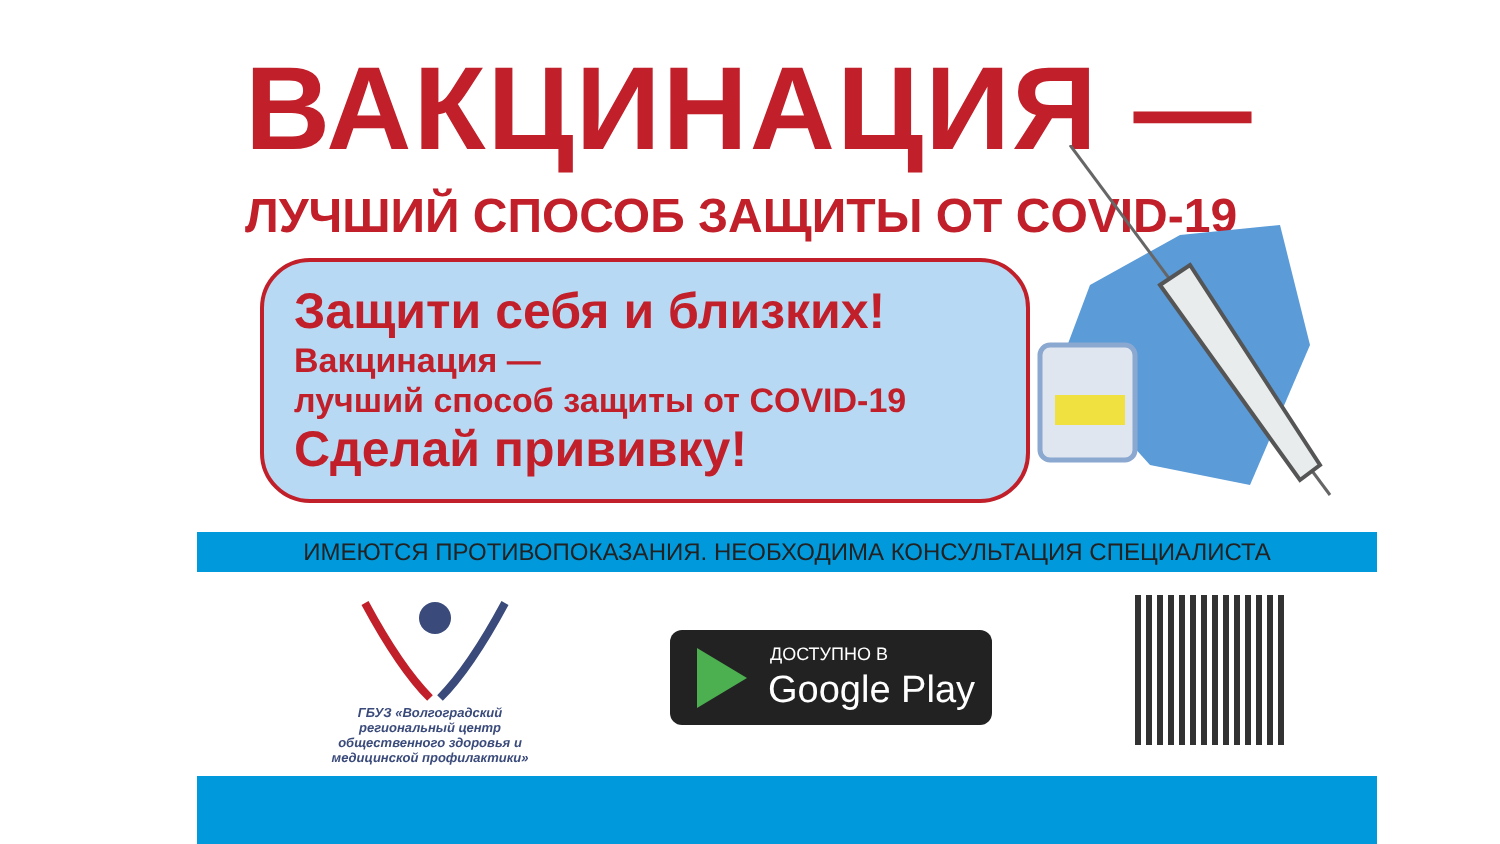ВАКЦИНАЦИЯ —
ЛУЧШИЙ СПОСОБ ЗАЩИТЫ ОТ COVID-19
Защити себя и близких!
Вакцинация —
лучший способ защиты от COVID-19
Сделай прививку!
ИМЕЮТСЯ ПРОТИВОПОКАЗАНИЯ. НЕОБХОДИМА КОНСУЛЬТАЦИЯ СПЕЦИАЛИСТА
ГБУЗ «Волгоградский региональный центр общественного здоровья и медицинской профилактики»
ДОСТУПНО В
Google Play